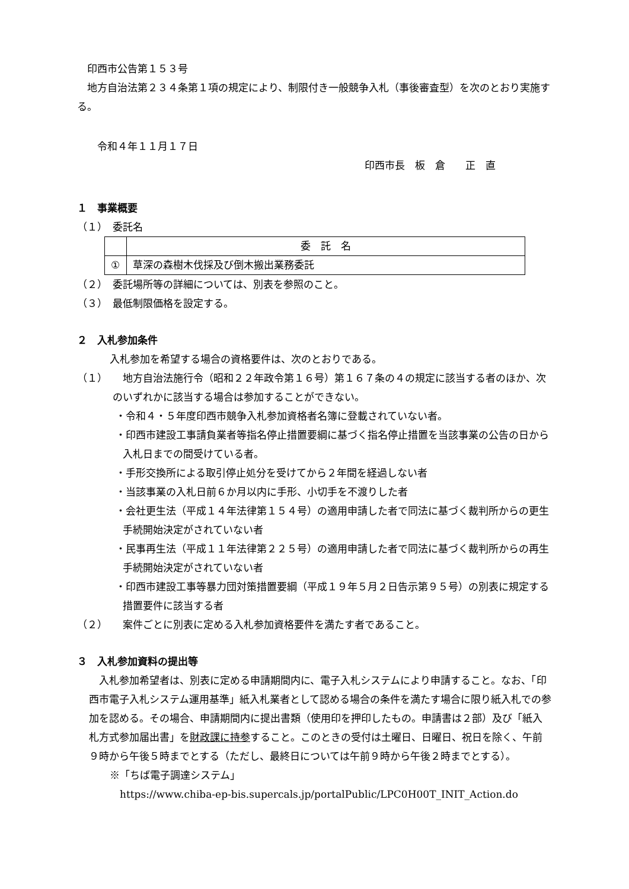印西市公告第１５３号
　地方自治法第２３４条第１項の規定により、制限付き一般競争入札（事後審査型）を次のとおり実施する。
　　令和４年１１月１７日
印西市長　板　倉　　正　直
１　事業概要
（１）　委託名
| | 委 託 名 |
| ① | 草深の森樹木伐採及び倒木搬出業務委託 |
（２）　委託場所等の詳細については、別表を参照のこと。
（３）　最低制限価格を設定する。
２　入札参加条件
入札参加を希望する場合の資格要件は、次のとおりである。
（１）　　地方自治法施行令（昭和２２年政令第１６号）第１６７条の４の規定に該当する者のほか、次のいずれかに該当する場合は参加することができない。
・令和４・５年度印西市競争入札参加資格者名簿に登載されていない者。
・印西市建設工事請負業者等指名停止措置要綱に基づく指名停止措置を当該事業の公告の日から入札日までの間受けている者。
・手形交換所による取引停止処分を受けてから２年間を経過しない者
・当該事業の入札日前６か月以内に手形、小切手を不渡りした者
・会社更生法（平成１４年法律第１５４号）の適用申請した者で同法に基づく裁判所からの更生手続開始決定がされていない者
・民事再生法（平成１１年法律第２２５号）の適用申請した者で同法に基づく裁判所からの再生手続開始決定がされていない者
・印西市建設工事等暴力団対策措置要綱（平成１９年５月２日告示第９５号）の別表に規定する措置要件に該当する者
（２）　　案件ごとに別表に定める入札参加資格要件を満たす者であること。
３　入札参加資料の提出等
　入札参加希望者は、別表に定める申請期間内に、電子入札システムにより申請すること。なお、「印西市電子入札システム運用基準」紙入札業者として認める場合の条件を満たす場合に限り紙入札での参加を認める。その場合、申請期間内に提出書類（使用印を押印したもの。申請書は２部）及び「紙入札方式参加届出書」を財政課に持参すること。このときの受付は土曜日、日曜日、祝日を除く、午前９時から午後５時までとする（ただし、最終日については午前９時から午後２時までとする）。
※「ちば電子調達システム」
https://www.chiba-ep-bis.supercals.jp/portalPublic/LPC0H00T_INIT_Action.do